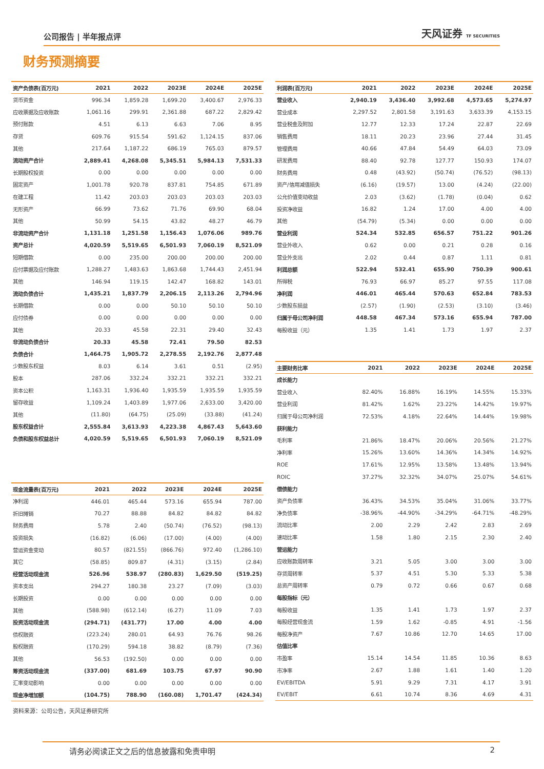公司报告 | 半年报点评 天风证券 TF SECURITIES
财务预测摘要
| 资产负债表(百万元) | 2021 | 2022 | 2023E | 2024E | 2025E |
| --- | --- | --- | --- | --- | --- |
| 货币资金 | 996.34 | 1,859.28 | 1,699.20 | 3,400.67 | 2,976.33 |
| 应收票据及应收账款 | 1,061.16 | 299.91 | 2,361.88 | 687.22 | 2,829.42 |
| 预付账款 | 4.51 | 6.13 | 6.63 | 7.06 | 8.95 |
| 存货 | 609.76 | 915.54 | 591.62 | 1,124.15 | 837.06 |
| 其他 | 217.64 | 1,187.22 | 686.19 | 765.03 | 879.57 |
| 流动资产合计 | 2,889.41 | 4,268.08 | 5,345.51 | 5,984.13 | 7,531.33 |
| 长期股权投资 | 0.00 | 0.00 | 0.00 | 0.00 | 0.00 |
| 固定资产 | 1,001.78 | 920.78 | 837.81 | 754.85 | 671.89 |
| 在建工程 | 11.42 | 203.03 | 203.03 | 203.03 | 203.03 |
| 无形资产 | 66.99 | 73.62 | 71.76 | 69.90 | 68.04 |
| 其他 | 50.99 | 54.15 | 43.82 | 48.27 | 46.79 |
| 非流动资产合计 | 1,131.18 | 1,251.58 | 1,156.43 | 1,076.06 | 989.76 |
| 资产总计 | 4,020.59 | 5,519.65 | 6,501.93 | 7,060.19 | 8,521.09 |
| 短期借款 | 0.00 | 235.00 | 200.00 | 200.00 | 200.00 |
| 应付票据及应付账款 | 1,288.27 | 1,483.63 | 1,863.68 | 1,744.43 | 2,451.94 |
| 其他 | 146.94 | 119.15 | 142.47 | 168.82 | 143.01 |
| 流动负债合计 | 1,435.21 | 1,837.79 | 2,206.15 | 2,113.26 | 2,794.96 |
| 长期借款 | 0.00 | 0.00 | 50.10 | 50.10 | 50.10 |
| 应付债券 | 0.00 | 0.00 | 0.00 | 0.00 | 0.00 |
| 其他 | 20.33 | 45.58 | 22.31 | 29.40 | 32.43 |
| 非流动负债合计 | 20.33 | 45.58 | 72.41 | 79.50 | 82.53 |
| 负债合计 | 1,464.75 | 1,905.72 | 2,278.55 | 2,192.76 | 2,877.48 |
| 少数股东权益 | 8.03 | 6.14 | 3.61 | 0.51 | (2.95) |
| 股本 | 287.06 | 332.24 | 332.21 | 332.21 | 332.21 |
| 资本公积 | 1,163.31 | 1,936.40 | 1,935.59 | 1,935.59 | 1,935.59 |
| 留存收益 | 1,109.24 | 1,403.89 | 1,977.06 | 2,633.00 | 3,420.00 |
| 其他 | (11.80) | (64.75) | (25.09) | (33.88) | (41.24) |
| 股东权益合计 | 2,555.84 | 3,613.93 | 4,223.38 | 4,867.43 | 5,643.60 |
| 负债和股东权益总计 | 4,020.59 | 5,519.65 | 6,501.93 | 7,060.19 | 8,521.09 |
| 利润表(百万元) | 2021 | 2022 | 2023E | 2024E | 2025E |
| --- | --- | --- | --- | --- | --- |
| 营业收入 | 2,940.19 | 3,436.40 | 3,992.68 | 4,573.65 | 5,274.97 |
| 营业成本 | 2,297.52 | 2,801.58 | 3,191.63 | 3,633.39 | 4,153.15 |
| 营业税金及附加 | 12.77 | 12.33 | 17.24 | 22.87 | 22.69 |
| 销售费用 | 18.11 | 20.23 | 23.96 | 27.44 | 31.45 |
| 管理费用 | 40.66 | 47.84 | 54.49 | 64.03 | 73.09 |
| 研发费用 | 88.40 | 92.78 | 127.77 | 150.93 | 174.07 |
| 财务费用 | 0.48 | (43.92) | (50.74) | (76.52) | (98.13) |
| 资产/信用减值损失 | (6.16) | (19.57) | 13.00 | (4.24) | (22.00) |
| 公允价值变动收益 | 2.03 | (3.62) | (1.78) | (0.04) | 0.62 |
| 投资净收益 | 16.82 | 1.24 | 17.00 | 4.00 | 4.00 |
| 其他 | (54.79) | (5.34) | 0.00 | 0.00 | 0.00 |
| 营业利润 | 524.34 | 532.85 | 656.57 | 751.22 | 901.26 |
| 营业外收入 | 0.62 | 0.00 | 0.21 | 0.28 | 0.16 |
| 营业外支出 | 2.02 | 0.44 | 0.87 | 1.11 | 0.81 |
| 利润总额 | 522.94 | 532.41 | 655.90 | 750.39 | 900.61 |
| 所得税 | 76.93 | 66.97 | 85.27 | 97.55 | 117.08 |
| 净利润 | 446.01 | 465.44 | 570.63 | 652.84 | 783.53 |
| 少数股东损益 | (2.57) | (1.90) | (2.53) | (3.10) | (3.46) |
| 归属于母公司净利润 | 448.58 | 467.34 | 573.16 | 655.94 | 787.00 |
| 每股收益（元） | 1.35 | 1.41 | 1.73 | 1.97 | 2.37 |
| 主要财务比率 | 2021 | 2022 | 2023E | 2024E | 2025E |
| --- | --- | --- | --- | --- | --- |
| 成长能力 | | | | | |
| 营业收入 | 82.40% | 16.88% | 16.19% | 14.55% | 15.33% |
| 营业利润 | 81.42% | 1.62% | 23.22% | 14.42% | 19.97% |
| 归属于母公司净利润 | 72.53% | 4.18% | 22.64% | 14.44% | 19.98% |
| 获利能力 | | | | | |
| 毛利率 | 21.86% | 18.47% | 20.06% | 20.56% | 21.27% |
| 净利率 | 15.26% | 13.60% | 14.36% | 14.34% | 14.92% |
| ROE | 17.61% | 12.95% | 13.58% | 13.48% | 13.94% |
| ROIC | 37.27% | 32.32% | 34.07% | 25.07% | 54.61% |
| 偿债能力 | | | | | |
| 资产负债率 | 36.43% | 34.53% | 35.04% | 31.06% | 33.77% |
| 净负债率 | -38.96% | -44.90% | -34.29% | -64.71% | -48.29% |
| 流动比率 | 2.00 | 2.29 | 2.42 | 2.83 | 2.69 |
| 速动比率 | 1.58 | 1.80 | 2.15 | 2.30 | 2.40 |
| 营运能力 | | | | | |
| 应收账款周转率 | 3.21 | 5.05 | 3.00 | 3.00 | 3.00 |
| 存货周转率 | 5.37 | 4.51 | 5.30 | 5.33 | 5.38 |
| 总资产周转率 | 0.79 | 0.72 | 0.66 | 0.67 | 0.68 |
| 每股指标（元） | | | | | |
| 每股收益 | 1.35 | 1.41 | 1.73 | 1.97 | 2.37 |
| 每股经营现金流 | 1.59 | 1.62 | -0.85 | 4.91 | -1.56 |
| 每股净资产 | 7.67 | 10.86 | 12.70 | 14.65 | 17.00 |
| 估值比率 | | | | | |
| 市盈率 | 15.14 | 14.54 | 11.85 | 10.36 | 8.63 |
| 市净率 | 2.67 | 1.88 | 1.61 | 1.40 | 1.20 |
| EV/EBITDA | 5.91 | 9.29 | 7.31 | 4.17 | 3.91 |
| EV/EBIT | 6.61 | 10.74 | 8.36 | 4.69 | 4.31 |
| 现金流量表(百万元) | 2021 | 2022 | 2023E | 2024E | 2025E |
| --- | --- | --- | --- | --- | --- |
| 净利润 | 446.01 | 465.44 | 573.16 | 655.94 | 787.00 |
| 折旧摊销 | 70.27 | 88.88 | 84.82 | 84.82 | 84.82 |
| 财务费用 | 5.78 | 2.40 | (50.74) | (76.52) | (98.13) |
| 投资损失 | (16.82) | (6.06) | (17.00) | (4.00) | (4.00) |
| 营运资金变动 | 80.57 | (821.55) | (866.76) | 972.40 | (1,286.10) |
| 其它 | (58.85) | 809.87 | (4.31) | (3.15) | (2.84) |
| 经营活动现金流 | 526.96 | 538.97 | (280.83) | 1,629.50 | (519.25) |
| 资本支出 | 294.27 | 180.38 | 23.27 | (7.09) | (3.03) |
| 长期投资 | 0.00 | 0.00 | 0.00 | 0.00 | 0.00 |
| 其他 | (588.98) | (612.14) | (6.27) | 11.09 | 7.03 |
| 投资活动现金流 | (294.71) | (431.77) | 17.00 | 4.00 | 4.00 |
| 债权融资 | (223.24) | 280.01 | 64.93 | 76.76 | 98.26 |
| 股权融资 | (170.29) | 594.18 | 38.82 | (8.79) | (7.36) |
| 其他 | 56.53 | (192.50) | 0.00 | 0.00 | 0.00 |
| 筹资活动现金流 | (337.00) | 681.69 | 103.75 | 67.97 | 90.90 |
| 汇率变动影响 | 0.00 | 0.00 | 0.00 | 0.00 | 0.00 |
| 现金净增加额 | (104.75) | 788.90 | (160.08) | 1,701.47 | (424.34) |
资料来源：公司公告，天风证券研究所
请务必阅读正文之后的信息披露和免责申明 2